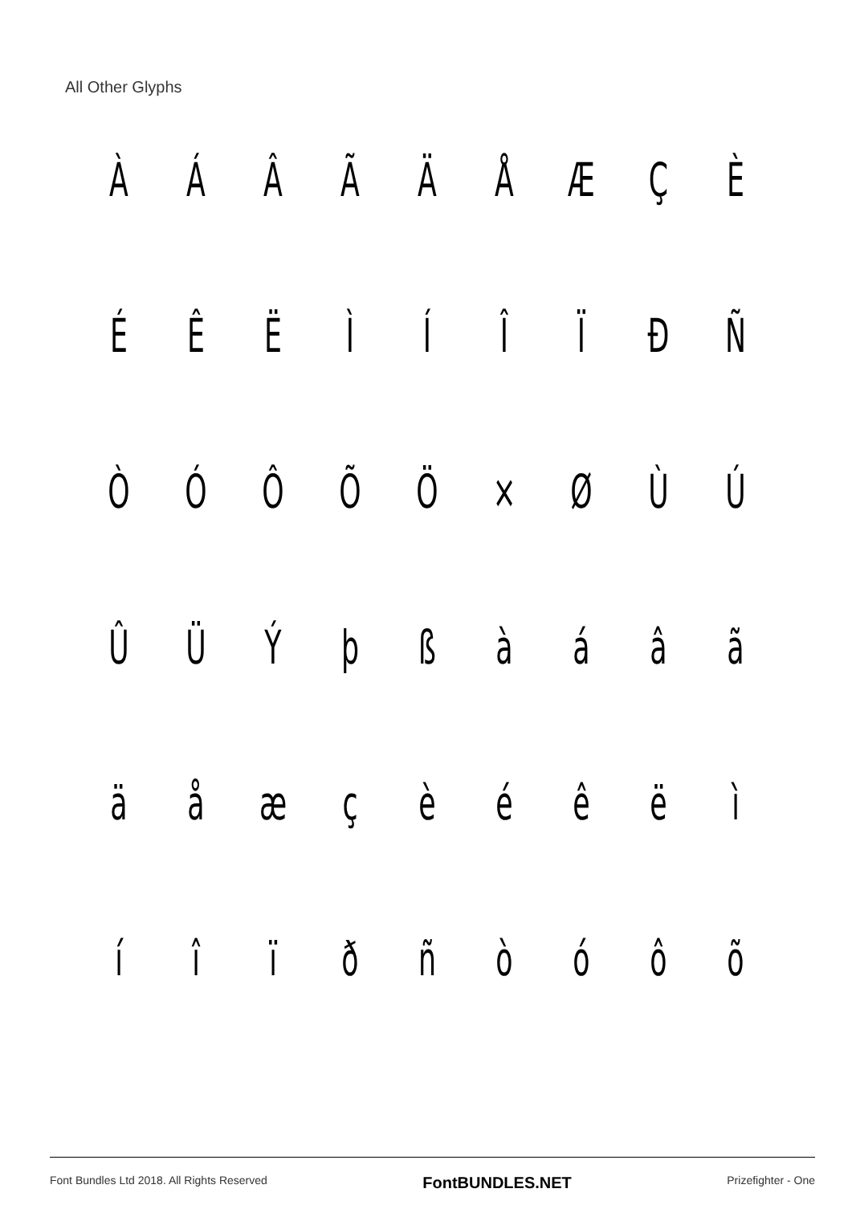All Other Glyphs
À Á Â Ã Ä Å Æ Ç È
É Ê Ë Ì Í Î Ï Ð Ñ
Ò Ó Ô Õ Ö × Ø Ù Ú
Û Ü Ý þ ß à á â ã
ä å æ ç è é ê ë ì
í î ï ð ñ ò ó ô õ
Font Bundles Ltd 2018. All Rights Reserved FontBUNDLES.NET Prizefighter - One